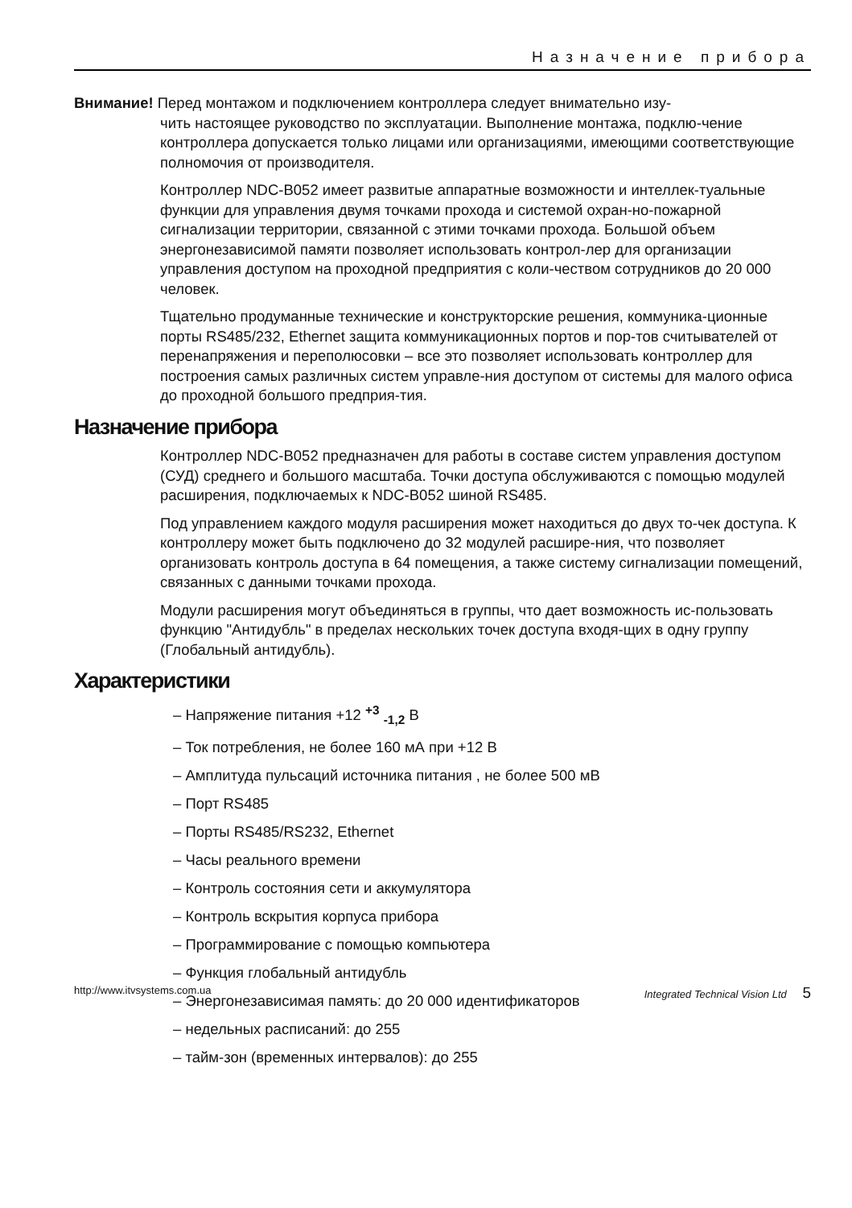Назначение прибора
Внимание! Перед монтажом и подключением контроллера следует внимательно изу-
чить настоящее руководство по эксплуатации. Выполнение монтажа, подклю-чение контроллера допускается только лицами или организациями, имеющими соответствующие полномочия от производителя.
Контроллер NDC-B052 имеет развитые аппаратные возможности и интеллек-туальные функции для управления двумя точками прохода и системой охран-но-пожарной сигнализации территории, связанной с этими точками прохода. Большой объем энергонезависимой памяти позволяет использовать контрол-лер для организации управления доступом на проходной предприятия с коли-чеством сотрудников до 20 000 человек.
Тщательно продуманные технические и конструкторские решения, коммуника-ционные порты RS485/232, Ethernet защита коммуникационных портов и пор-тов считывателей от перенапряжения и переполюсовки – все это позволяет использовать контроллер для построения самых различных систем управле-ния доступом от системы для малого офиса до проходной большого предприя-тия.
Назначение прибора
Контроллер NDC-B052 предназначен для работы в составе систем управления доступом (СУД) среднего и большого масштаба. Точки доступа обслуживаются с помощью модулей расширения, подключаемых к NDC-B052 шиной RS485.
Под управлением каждого модуля расширения может находиться до двух то-чек доступа. К контроллеру может быть подключено до 32 модулей расшире-ния, что позволяет организовать контроль доступа в 64 помещения, а также систему сигнализации помещений, связанных с данными точками прохода.
Модули расширения могут объединяться в группы, что дает возможность ис-пользовать функцию "Антидубль" в пределах нескольких точек доступа входя-щих в одну группу (Глобальный антидубль).
Характеристики
– Напряжение питания +12 <sup>+3</sup> <sub>-1,2</sub> В
– Ток потребления, не более 160 мА при +12 В
– Амплитуда пульсаций источника питания , не более 500 мВ
– Порт RS485
– Порты RS485/RS232, Ethernet
– Часы реального времени
– Контроль состояния сети и аккумулятора
– Контроль вскрытия корпуса прибора
– Программирование с помощью компьютера
– Функция глобальный антидубль
– Энергонезависимая память: до 20 000 идентификаторов
– недельных расписаний: до 255
– тайм-зон (временных интервалов): до 255
http://www.itvsystems.com.ua Integrated Technical Vision Ltd 5